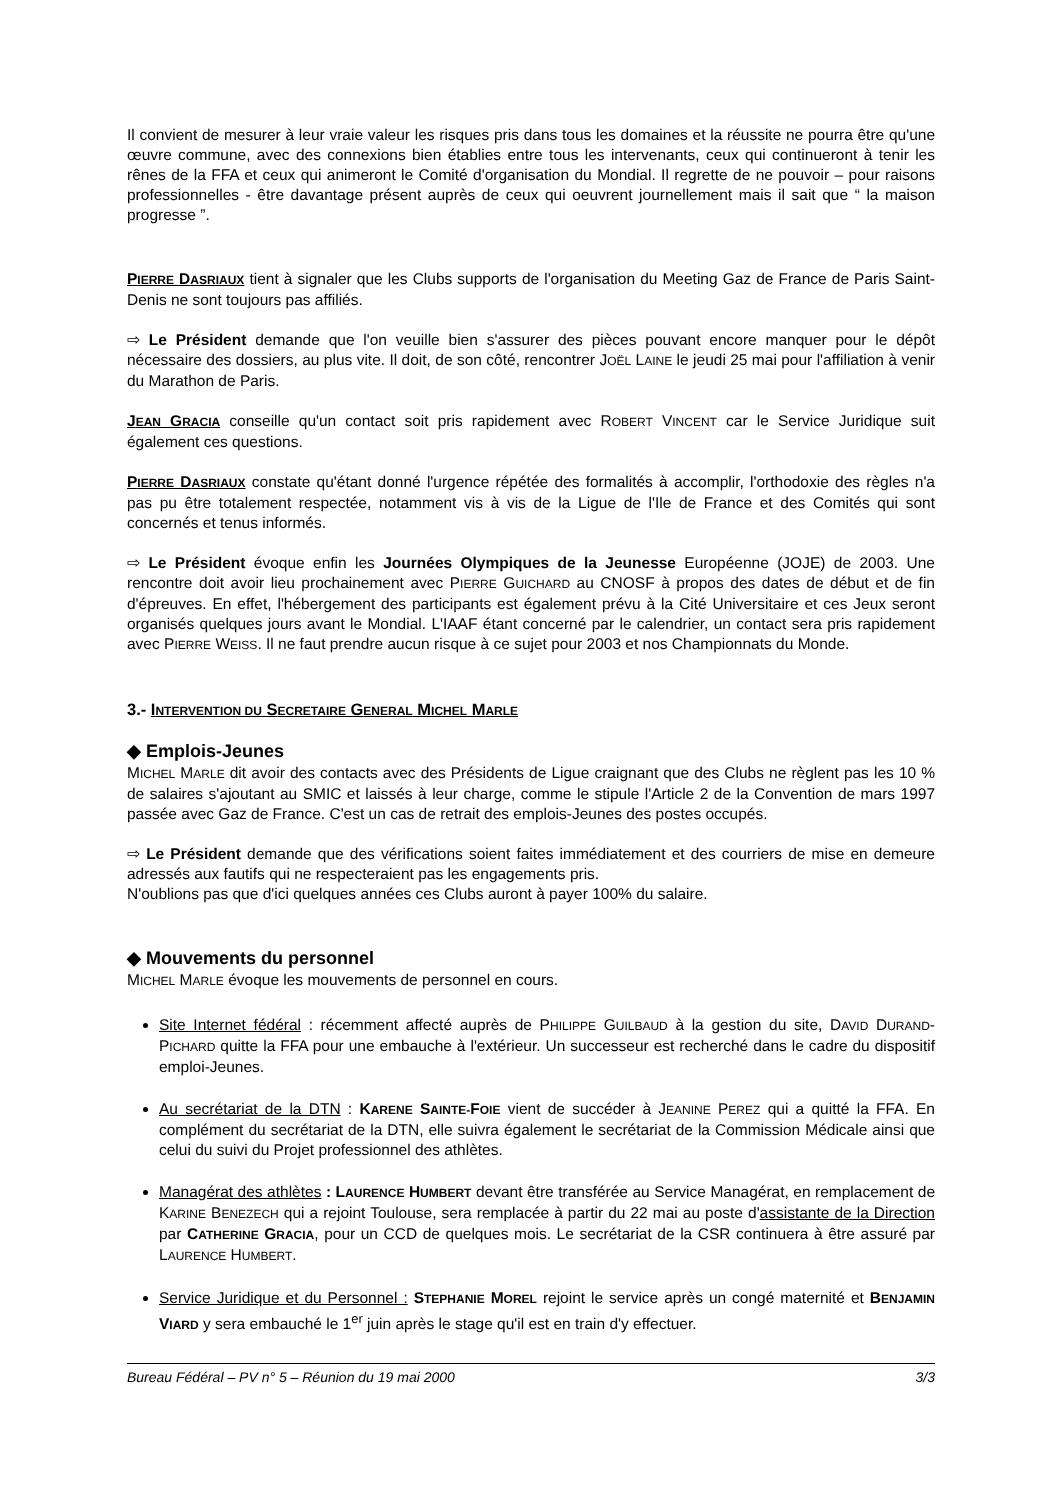Il convient de mesurer à leur vraie valeur les risques pris dans tous les domaines et la réussite ne pourra être qu'une œuvre commune, avec des connexions bien établies entre tous les intervenants, ceux qui continueront à tenir les rênes de la FFA et ceux qui animeront le Comité d'organisation du Mondial. Il regrette de ne pouvoir – pour raisons professionnelles - être davantage présent auprès de ceux qui oeuvrent journellement mais il sait que “ la maison progresse ”.
PIERRE DASRIAUX tient à signaler que les Clubs supports de l'organisation du Meeting Gaz de France de Paris Saint-Denis ne sont toujours pas affiliés.
⇨ Le Président demande que l'on veuille bien s'assurer des pièces pouvant encore manquer pour le dépôt nécessaire des dossiers, au plus vite. Il doit, de son côté, rencontrer JOËL LAINE le jeudi 25 mai pour l'affiliation à venir du Marathon de Paris.
JEAN GRACIA conseille qu'un contact soit pris rapidement avec ROBERT VINCENT car le Service Juridique suit également ces questions.
PIERRE DASRIAUX constate qu'étant donné l'urgence répétée des formalités à accomplir, l'orthodoxie des règles n'a pas pu être totalement respectée, notamment vis à vis de la Ligue de l'Ile de France et des Comités qui sont concernés et tenus informés.
⇨ Le Président évoque enfin les Journées Olympiques de la Jeunesse Européenne (JOJE) de 2003. Une rencontre doit avoir lieu prochainement avec PIERRE GUICHARD au CNOSF à propos des dates de début et de fin d'épreuves. En effet, l'hébergement des participants est également prévu à la Cité Universitaire et ces Jeux seront organisés quelques jours avant le Mondial. L'IAAF étant concerné par le calendrier, un contact sera pris rapidement avec PIERRE WEISS. Il ne faut prendre aucun risque à ce sujet pour 2003 et nos Championnats du Monde.
3.- INTERVENTION DU SECRETAIRE GENERAL MICHEL MARLE
◆ Emplois-Jeunes
MICHEL MARLE dit avoir des contacts avec des Présidents de Ligue craignant que des Clubs ne règlent pas les 10 % de salaires s'ajoutant au SMIC et laissés à leur charge, comme le stipule l'Article 2 de la Convention de mars 1997 passée avec Gaz de France. C'est un cas de retrait des emplois-Jeunes des postes occupés.
⇨ Le Président demande que des vérifications soient faites immédiatement et des courriers de mise en demeure adressés aux fautifs qui ne respecteraient pas les engagements pris.
N'oublions pas que d'ici quelques années ces Clubs auront à payer 100% du salaire.
◆ Mouvements du personnel
MICHEL MARLE évoque les mouvements de personnel en cours.
Site Internet fédéral : récemment affecté auprès de PHILIPPE GUILBAUD à la gestion du site, DAVID DURAND-PICHARD quitte la FFA pour une embauche à l'extérieur. Un successeur est recherché dans le cadre du dispositif emploi-Jeunes.
Au secrétariat de la DTN : KARENE SAINTE-FOIE vient de succéder à JEANINE PEREZ qui a quitté la FFA. En complément du secrétariat de la DTN, elle suivra également le secrétariat de la Commission Médicale ainsi que celui du suivi du Projet professionnel des athlètes.
Managérat des athlètes : LAURENCE HUMBERT devant être transférée au Service Managérat, en remplacement de KARINE BENEZECH qui a rejoint Toulouse, sera remplacée à partir du 22 mai au poste d'assistante de la Direction par CATHERINE GRACIA, pour un CCD de quelques mois. Le secrétariat de la CSR continuera à être assuré par LAURENCE HUMBERT.
Service Juridique et du Personnel : STEPHANIE MOREL rejoint le service après un congé maternité et BENJAMIN VIARD y sera embauché le 1<sup>er</sup> juin après le stage qu'il est en train d'y effectuer.
Bureau Fédéral – PV n° 5 – Réunion du 19 mai 2000 3/3